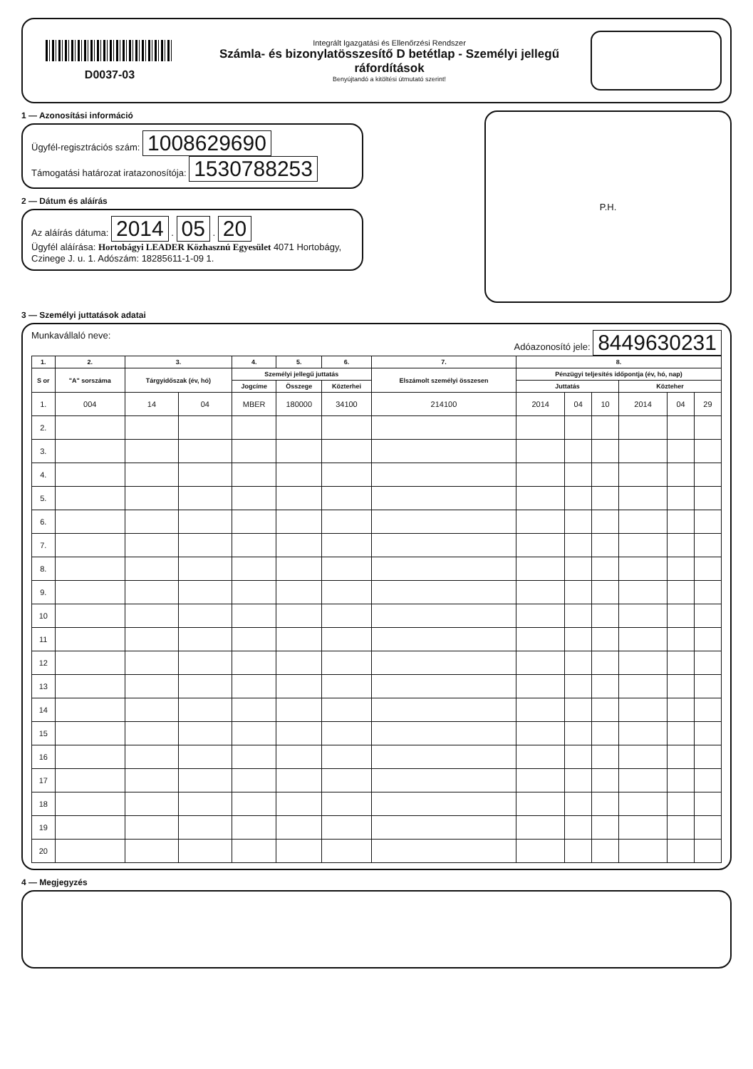D0037-03
Integrált Igazgatási és Ellenőrzési Rendszer
Számla- és bizonylatösszesítő D betétlap - Személyi jellegű ráfordítások
Benyújtandó a kitöltési útmutató szerint!
1 — Azonosítási információ
Ügyfél-regisztrációs szám: 1008629690
Támogatási határozat iratazonosítója: 1530788253
2 — Dátum és aláírás
Az aláírás dátuma: 2014 . 05 . 20
Ügyfél aláírása: Hortobágyi LEADER Közhasznú Egyesület 4071 Hortobágy, Czinege J. u. 1. Adószám: 18285611-1-09 1.
P.H.
3 — Személyi juttatások adatai
Munkavállaló neve: Adóazonosító jele: 8449630231
| 1. | 2. | 3. | | 4. | 5. | 6. | 7. | 8. | | | | | |
| --- | --- | --- | --- | --- | --- | --- | --- | --- | --- | --- | --- | --- | --- |
| S or | "A" sorszáma | Tárgyidőszak (év, hó) | | Személyi jellegű juttatás | | | Elszámolt személyi összesen | Pénzügyi teljesítés időpontja (év, hó, nap) | | | | | |
| | | | | Jogcíme | Összege | Közterhei | | Juttatás | | | Közteher | | |
| 1. | 004 | 14 | 04 | MBER | 180000 | 34100 | 214100 | 2014 | 04 | 10 | 2014 | 04 | 29 |
| 2. | | | | | | | | | | | | | |
| 3. | | | | | | | | | | | | | |
| 4. | | | | | | | | | | | | | |
| 5. | | | | | | | | | | | | | |
| 6. | | | | | | | | | | | | | |
| 7. | | | | | | | | | | | | | |
| 8. | | | | | | | | | | | | | |
| 9. | | | | | | | | | | | | | |
| 10 | | | | | | | | | | | | | |
| 11 | | | | | | | | | | | | | |
| 12 | | | | | | | | | | | | | |
| 13 | | | | | | | | | | | | | |
| 14 | | | | | | | | | | | | | |
| 15 | | | | | | | | | | | | | |
| 16 | | | | | | | | | | | | | |
| 17 | | | | | | | | | | | | | |
| 18 | | | | | | | | | | | | | |
| 19 | | | | | | | | | | | | | |
| 20 | | | | | | | | | | | | | |
4 — Megjegyzés